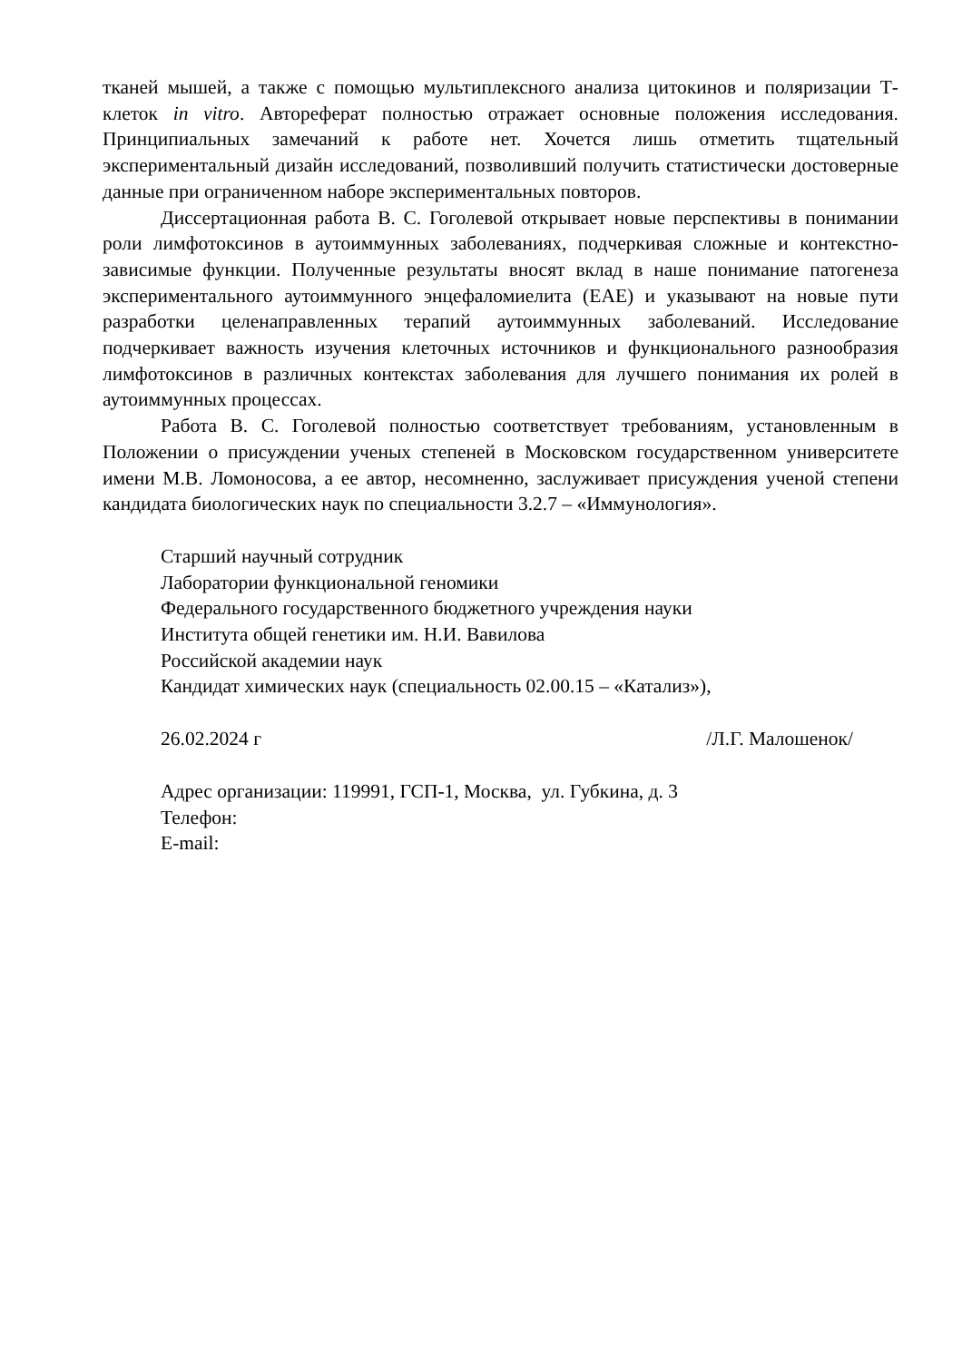тканей мышей, а также с помощью мультиплексного анализа цитокинов и поляризации Т-клеток in vitro. Автореферат полностью отражает основные положения исследования. Принципиальных замечаний к работе нет. Хочется лишь отметить тщательный экспериментальный дизайн исследований, позволивший получить статистически достоверные данные при ограниченном наборе экспериментальных повторов.
Диссертационная работа В. С. Гоголевой открывает новые перспективы в понимании роли лимфотоксинов в аутоиммунных заболеваниях, подчеркивая сложные и контекстно-зависимые функции. Полученные результаты вносят вклад в наше понимание патогенеза экспериментального аутоиммунного энцефаломиелита (EAE) и указывают на новые пути разработки целенаправленных терапий аутоиммунных заболеваний. Исследование подчеркивает важность изучения клеточных источников и функционального разнообразия лимфотоксинов в различных контекстах заболевания для лучшего понимания их ролей в аутоиммунных процессах.
Работа В. С. Гоголевой полностью соответствует требованиям, установленным в Положении о присуждении ученых степеней в Московском государственном университете имени М.В. Ломоносова, а ее автор, несомненно, заслуживает присуждения ученой степени кандидата биологических наук по специальности 3.2.7 – «Иммунология».
Старший научный сотрудник
Лаборатории функциональной геномики
Федерального государственного бюджетного учреждения науки
Института общей генетики им. Н.И. Вавилова
Российской академии наук
Кандидат химических наук (специальность 02.00.15 – «Катализ»),
26.02.2024 г /Л.Г. Малошенок/
Адрес организации: 119991, ГСП-1, Москва, ул. Губкина, д. 3
Телефон:
E-mail: